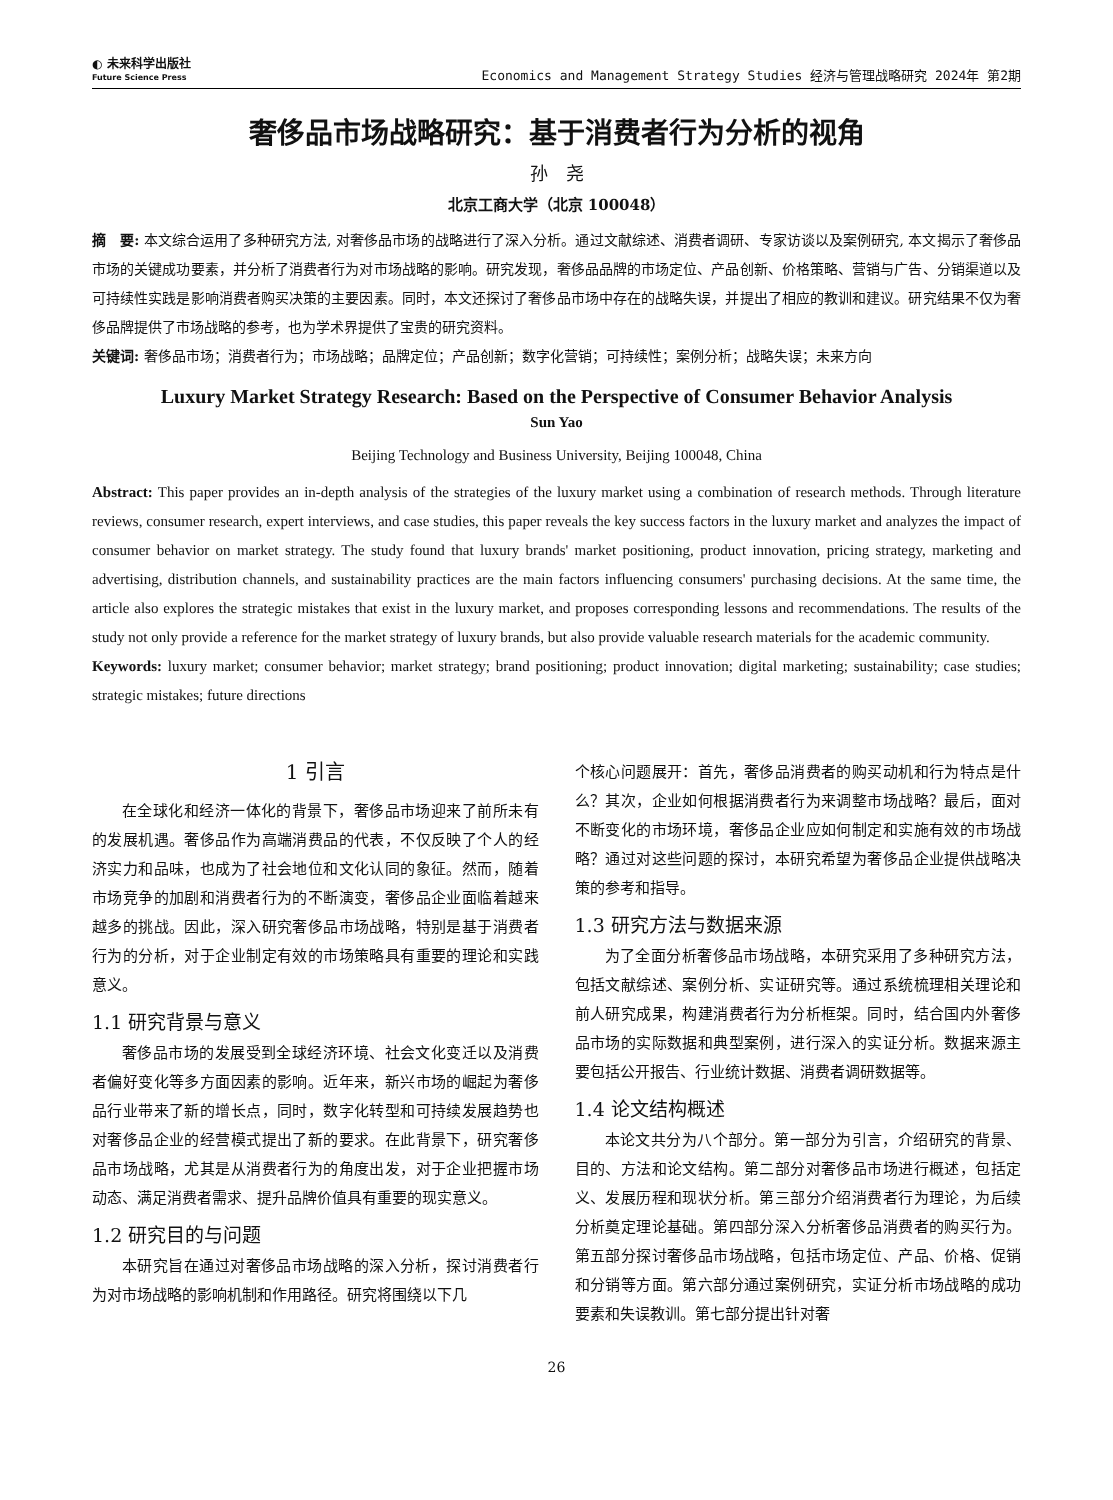◐ 未来科学出版社
Future Science Press
Economics and Management Strategy Studies 经济与管理战略研究 2024年 第2期
奢侈品市场战略研究：基于消费者行为分析的视角
孙　尧
北京工商大学（北京 100048）
摘　要: 本文综合运用了多种研究方法, 对奢侈品市场的战略进行了深入分析。通过文献综述、消费者调研、专家访谈以及案例研究, 本文揭示了奢侈品市场的关键成功要素，并分析了消费者行为对市场战略的影响。研究发现，奢侈品品牌的市场定位、产品创新、价格策略、营销与广告、分销渠道以及可持续性实践是影响消费者购买决策的主要因素。同时，本文还探讨了奢侈品市场中存在的战略失误，并提出了相应的教训和建议。研究结果不仅为奢侈品牌提供了市场战略的参考，也为学术界提供了宝贵的研究资料。
关键词: 奢侈品市场；消费者行为；市场战略；品牌定位；产品创新；数字化营销；可持续性；案例分析；战略失误；未来方向
Luxury Market Strategy Research: Based on the Perspective of Consumer Behavior Analysis
Sun Yao
Beijing Technology and Business University, Beijing 100048, China
Abstract: This paper provides an in-depth analysis of the strategies of the luxury market using a combination of research methods. Through literature reviews, consumer research, expert interviews, and case studies, this paper reveals the key success factors in the luxury market and analyzes the impact of consumer behavior on market strategy. The study found that luxury brands' market positioning, product innovation, pricing strategy, marketing and advertising, distribution channels, and sustainability practices are the main factors influencing consumers' purchasing decisions. At the same time, the article also explores the strategic mistakes that exist in the luxury market, and proposes corresponding lessons and recommendations. The results of the study not only provide a reference for the market strategy of luxury brands, but also provide valuable research materials for the academic community.
Keywords: luxury market; consumer behavior; market strategy; brand positioning; product innovation; digital marketing; sustainability; case studies; strategic mistakes; future directions
1 引言
在全球化和经济一体化的背景下，奢侈品市场迎来了前所未有的发展机遇。奢侈品作为高端消费品的代表，不仅反映了个人的经济实力和品味，也成为了社会地位和文化认同的象征。然而，随着市场竞争的加剧和消费者行为的不断演变，奢侈品企业面临着越来越多的挑战。因此，深入研究奢侈品市场战略，特别是基于消费者行为的分析，对于企业制定有效的市场策略具有重要的理论和实践意义。
1.1 研究背景与意义
奢侈品市场的发展受到全球经济环境、社会文化变迁以及消费者偏好变化等多方面因素的影响。近年来，新兴市场的崛起为奢侈品行业带来了新的增长点，同时，数字化转型和可持续发展趋势也对奢侈品企业的经营模式提出了新的要求。在此背景下，研究奢侈品市场战略，尤其是从消费者行为的角度出发，对于企业把握市场动态、满足消费者需求、提升品牌价值具有重要的现实意义。
1.2 研究目的与问题
本研究旨在通过对奢侈品市场战略的深入分析，探讨消费者行为对市场战略的影响机制和作用路径。研究将围绕以下几
个核心问题展开：首先，奢侈品消费者的购买动机和行为特点是什么？其次，企业如何根据消费者行为来调整市场战略？最后，面对不断变化的市场环境，奢侈品企业应如何制定和实施有效的市场战略？通过对这些问题的探讨，本研究希望为奢侈品企业提供战略决策的参考和指导。
1.3 研究方法与数据来源
为了全面分析奢侈品市场战略，本研究采用了多种研究方法，包括文献综述、案例分析、实证研究等。通过系统梳理相关理论和前人研究成果，构建消费者行为分析框架。同时，结合国内外奢侈品市场的实际数据和典型案例，进行深入的实证分析。数据来源主要包括公开报告、行业统计数据、消费者调研数据等。
1.4 论文结构概述
本论文共分为八个部分。第一部分为引言，介绍研究的背景、目的、方法和论文结构。第二部分对奢侈品市场进行概述，包括定义、发展历程和现状分析。第三部分介绍消费者行为理论，为后续分析奠定理论基础。第四部分深入分析奢侈品消费者的购买行为。第五部分探讨奢侈品市场战略，包括市场定位、产品、价格、促销和分销等方面。第六部分通过案例研究，实证分析市场战略的成功要素和失误教训。第七部分提出针对奢
26